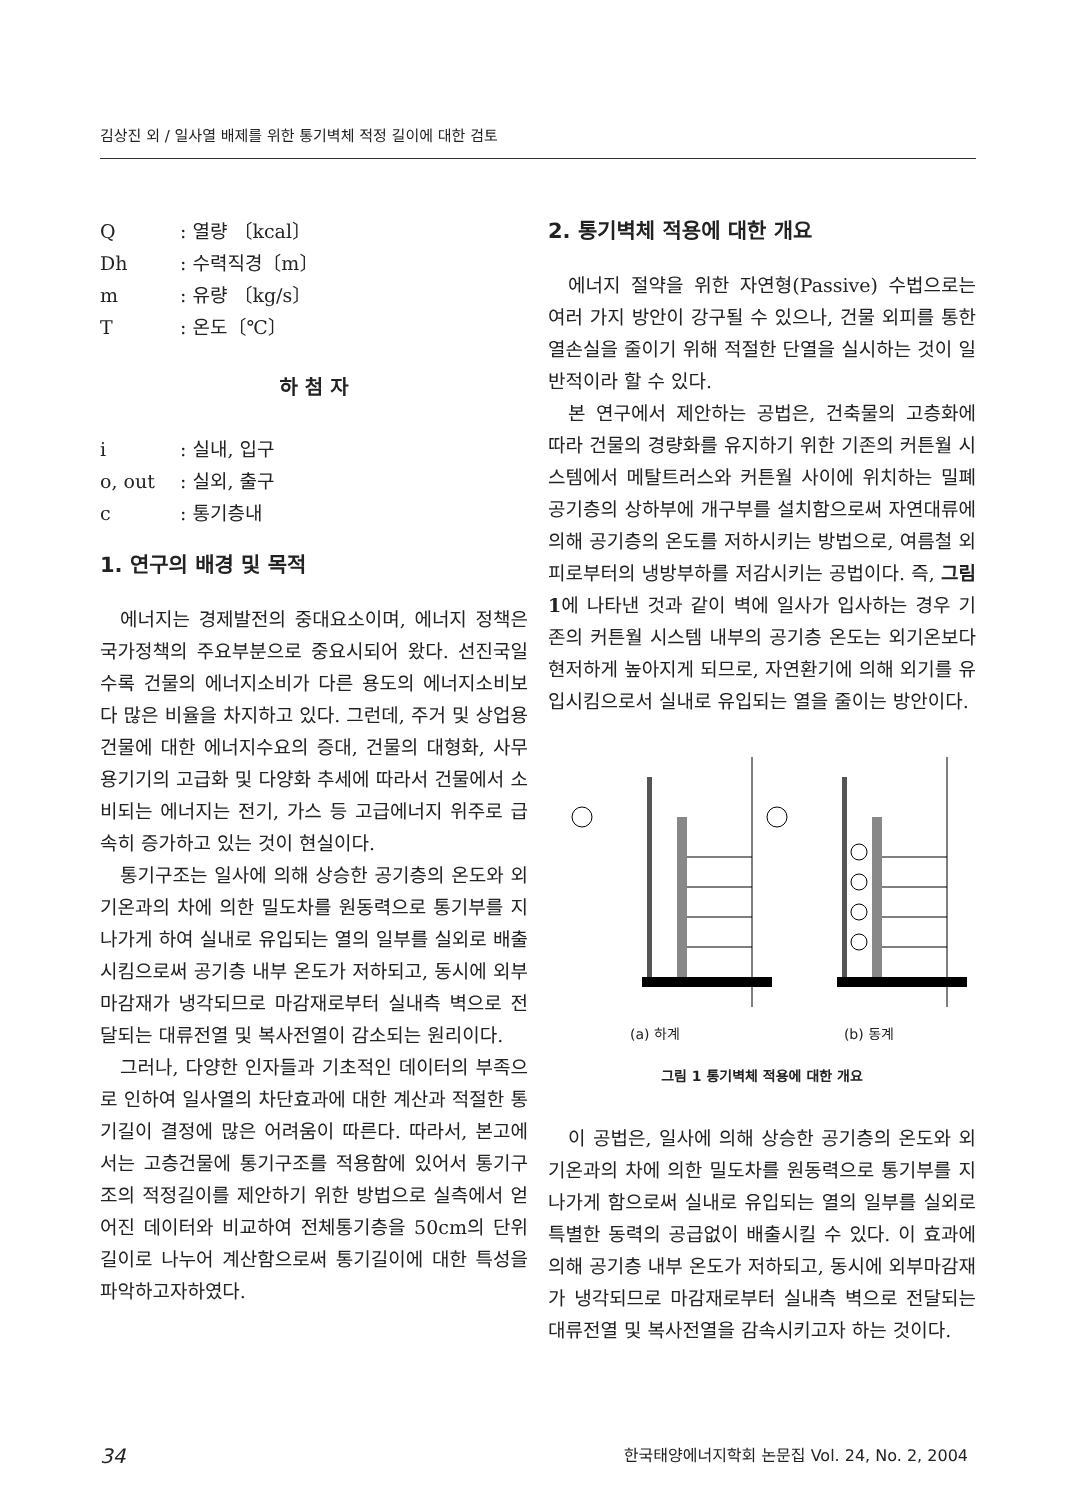김상진 외 / 일사열 배제를 위한 통기벽체 적정 길이에 대한 검토
Q: 열량 〔kcal〕
Dh: 수력직경〔m〕
m: 유량 〔kg/s〕
T: 온도〔℃〕
하 첨 자
i: 실내, 입구
o, out: 실외, 출구
c: 통기층내
1. 연구의 배경 및 목적
에너지는 경제발전의 중대요소이며, 에너지 정책은 국가정책의 주요부분으로 중요시되어 왔다. 선진국일수록 건물의 에너지소비가 다른 용도의 에너지소비보다 많은 비율을 차지하고 있다. 그런데, 주거 및 상업용 건물에 대한 에너지수요의 증대, 건물의 대형화, 사무용기기의 고급화 및 다양화 추세에 따라서 건물에서 소비되는 에너지는 전기, 가스 등 고급에너지 위주로 급속히 증가하고 있는 것이 현실이다.
통기구조는 일사에 의해 상승한 공기층의 온도와 외기온과의 차에 의한 밀도차를 원동력으로 통기부를 지나가게 하여 실내로 유입되는 열의 일부를 실외로 배출시킴으로써 공기층 내부 온도가 저하되고, 동시에 외부마감재가 냉각되므로 마감재로부터 실내측 벽으로 전달되는 대류전열 및 복사전열이 감소되는 원리이다.
그러나, 다양한 인자들과 기초적인 데이터의 부족으로 인하여 일사열의 차단효과에 대한 계산과 적절한 통기길이 결정에 많은 어려움이 따른다. 따라서, 본고에서는 고층건물에 통기구조를 적용함에 있어서 통기구조의 적정길이를 제안하기 위한 방법으로 실측에서 얻어진 데이터와 비교하여 전체통기층을 50cm의 단위길이로 나누어 계산함으로써 통기길이에 대한 특성을 파악하고자하였다.
2. 통기벽체 적용에 대한 개요
에너지 절약을 위한 자연형(Passive) 수법으로는 여러 가지 방안이 강구될 수 있으나, 건물 외피를 통한 열손실을 줄이기 위해 적절한 단열을 실시하는 것이 일반적이라 할 수 있다.
본 연구에서 제안하는 공법은, 건축물의 고층화에 따라 건물의 경량화를 유지하기 위한 기존의 커튼월 시스템에서 메탈트러스와 커튼월 사이에 위치하는 밀폐 공기층의 상하부에 개구부를 설치함으로써 자연대류에 의해 공기층의 온도를 저하시키는 방법으로, 여름철 외피로부터의 냉방부하를 저감시키는 공법이다. 즉, 그림 1에 나타낸 것과 같이 벽에 일사가 입사하는 경우 기존의 커튼월 시스템 내부의 공기층 온도는 외기온보다 현저하게 높아지게 되므로, 자연환기에 의해 외기를 유입시킴으로서 실내로 유입되는 열을 줄이는 방안이다.
(a) 하계 (b) 동계
그림 1 통기벽체 적용에 대한 개요
이 공법은, 일사에 의해 상승한 공기층의 온도와 외기온과의 차에 의한 밀도차를 원동력으로 통기부를 지나가게 함으로써 실내로 유입되는 열의 일부를 실외로 특별한 동력의 공급없이 배출시킬 수 있다. 이 효과에 의해 공기층 내부 온도가 저하되고, 동시에 외부마감재가 냉각되므로 마감재로부터 실내측 벽으로 전달되는 대류전열 및 복사전열을 감속시키고자 하는 것이다.
34 한국태양에너지학회 논문집 Vol. 24, No. 2, 2004